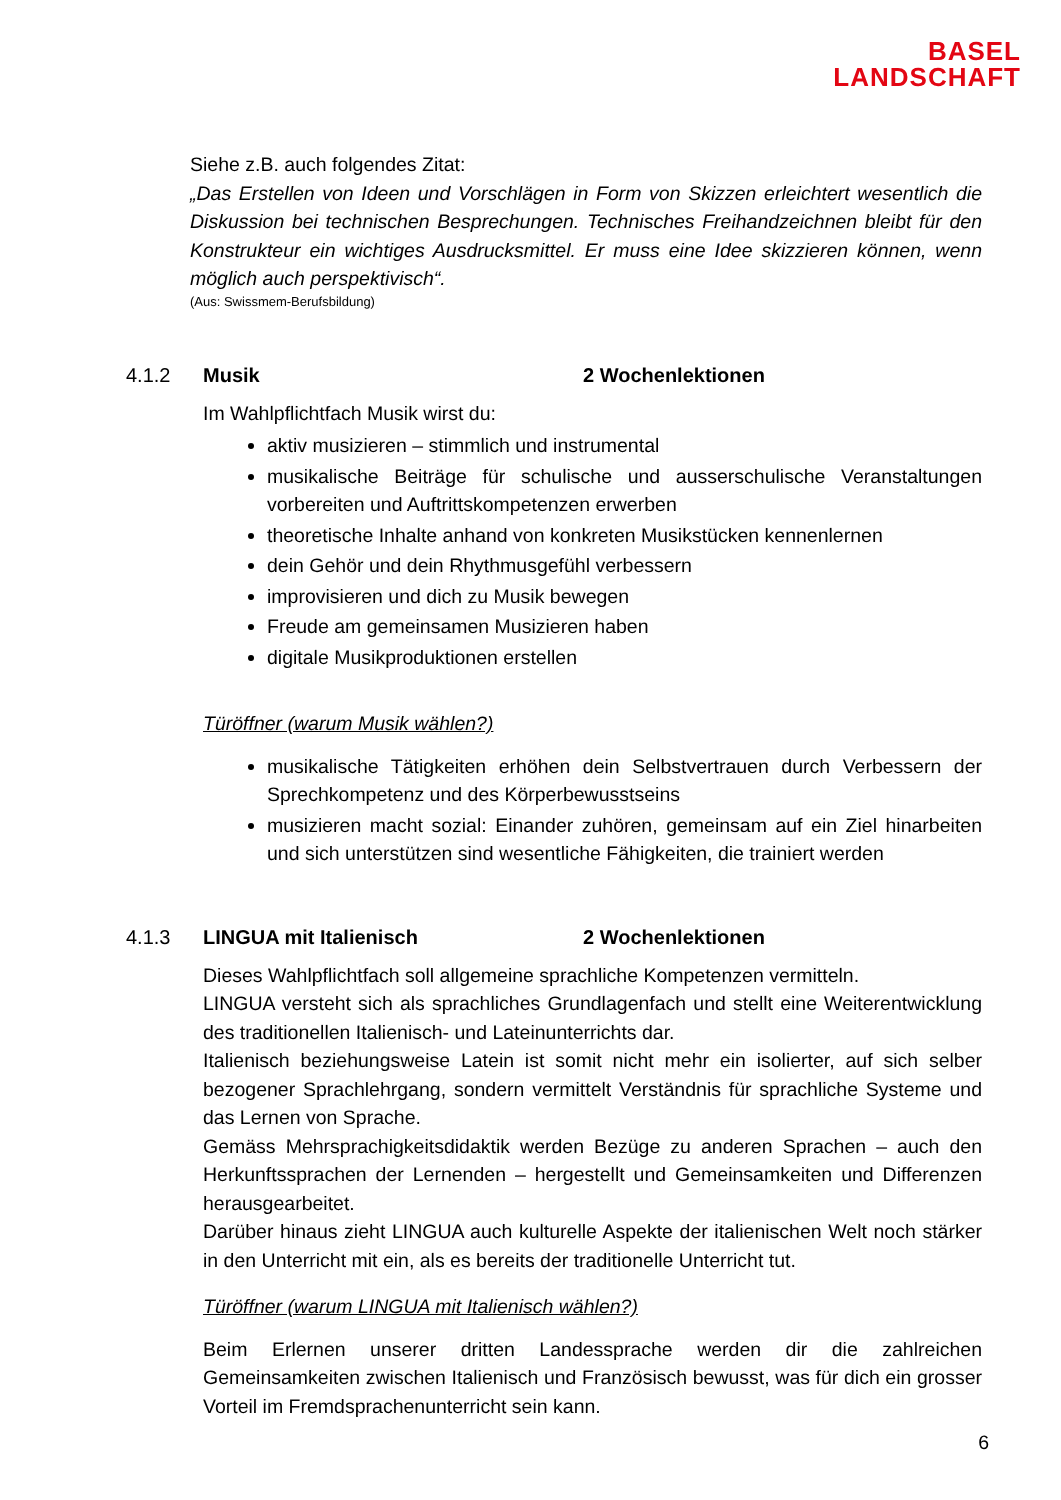BASEL
LANDSCHAFT
Siehe z.B. auch folgendes Zitat:
„Das Erstellen von Ideen und Vorschlägen in Form von Skizzen erleichtert wesentlich die Diskussion bei technischen Besprechungen. Technisches Freihandzeichnen bleibt für den Konstrukteur ein wichtiges Ausdrucksmittel. Er muss eine Idee skizzieren können, wenn möglich auch perspektivisch“.
(Aus: Swissmem-Berufsbildung)
4.1.2 Musik 2 Wochenlektionen
Im Wahlpflichtfach Musik wirst du:
aktiv musizieren – stimmlich und instrumental
musikalische Beiträge für schulische und ausserschulische Veranstaltungen vorbereiten und Auftrittskompetenzen erwerben
theoretische Inhalte anhand von konkreten Musikstücken kennenlernen
dein Gehör und dein Rhythmusgefühl verbessern
improvisieren und dich zu Musik bewegen
Freude am gemeinsamen Musizieren haben
digitale Musikproduktionen erstellen
Türöffner (warum Musik wählen?)
musikalische Tätigkeiten erhöhen dein Selbstvertrauen durch Verbessern der Sprechkompetenz und des Körperbewusstseins
musizieren macht sozial: Einander zuhören, gemeinsam auf ein Ziel hinarbeiten und sich unterstützen sind wesentliche Fähigkeiten, die trainiert werden
4.1.3 LINGUA mit Italienisch 2 Wochenlektionen
Dieses Wahlpflichtfach soll allgemeine sprachliche Kompetenzen vermitteln.
LINGUA versteht sich als sprachliches Grundlagenfach und stellt eine Weiterentwicklung des traditionellen Italienisch- und Lateinunterrichts dar.
Italienisch beziehungsweise Latein ist somit nicht mehr ein isolierter, auf sich selber bezogener Sprachlehrgang, sondern vermittelt Verständnis für sprachliche Systeme und das Lernen von Sprache.
Gemäss Mehrsprachigkeitsdidaktik werden Bezüge zu anderen Sprachen – auch den Herkunftssprachen der Lernenden – hergestellt und Gemeinsamkeiten und Differenzen herausgearbeitet.
Darüber hinaus zieht LINGUA auch kulturelle Aspekte der italienischen Welt noch stärker in den Unterricht mit ein, als es bereits der traditionelle Unterricht tut.
Türöffner (warum LINGUA mit Italienisch wählen?)
Beim Erlernen unserer dritten Landessprache werden dir die zahlreichen Gemeinsamkeiten zwischen Italienisch und Französisch bewusst, was für dich ein grosser Vorteil im Fremdsprachenunterricht sein kann.
6